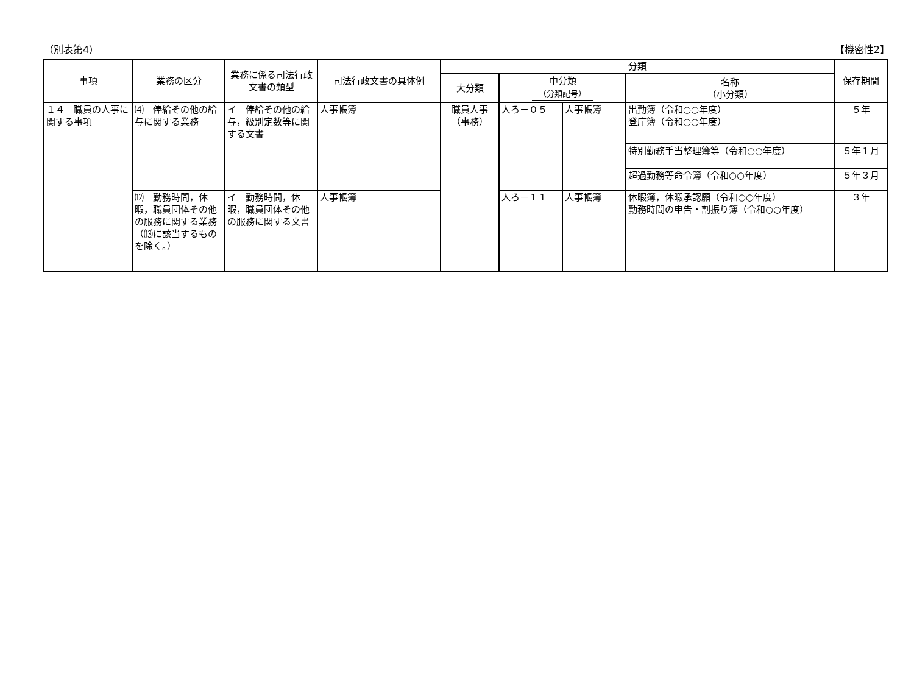（別表第4） 【機密性2】
| 事項 | 業務の区分 | 業務に係る司法行政文書の類型 | 司法行政文書の具体例 | 分類 | | | | 保存期間 |
| --- | --- | --- | --- | --- | --- | --- | --- | --- |
| | | | | 大分類 | 中分類 （分類記号） | | 名称 （小分類） | |
| １４ 職員の人事に関する事項 | ⑷ 俸給その他の給与に関する業務 | イ 俸給その他の給与，級別定数等に関する文書 | 人事帳簿 | 職員人事 （事務） | 人ろ－０５ | 人事帳簿 | 出勤簿（令和○○年度） 登庁簿（令和○○年度） | ５年 |
| | | | | | | | 特別勤務手当整理簿等（令和○○年度） | ５年１月 |
| | | | | | | | 超過勤務等命令簿（令和○○年度） | ５年３月 |
| | ⑿ 勤務時間，休暇，職員団体その他の服務に関する業務（⒀に該当するものを除く。） | イ 勤務時間，休暇，職員団体その他の服務に関する文書 | 人事帳簿 | | 人ろ－１１ | 人事帳簿 | 休暇簿，休暇承認願（令和○○年度） 勤務時間の申告・割振り簿（令和○○年度） | ３年 |